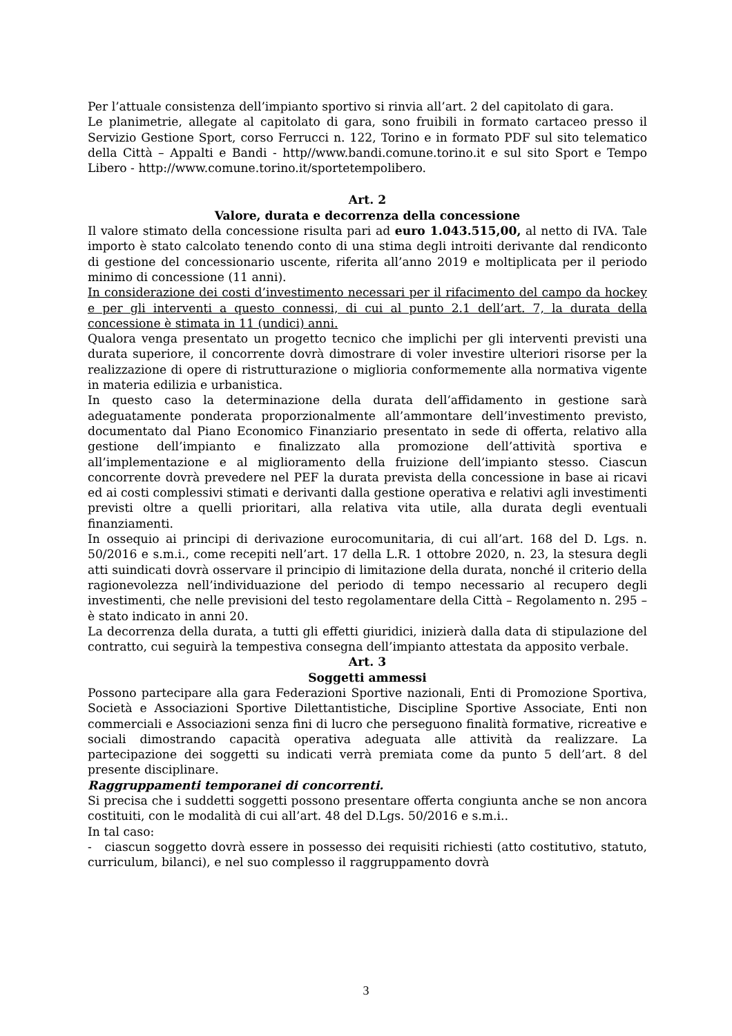Per l’attuale consistenza dell’impianto sportivo si rinvia all’art. 2 del capitolato di gara.
Le planimetrie, allegate al capitolato di gara, sono fruibili in formato cartaceo presso il Servizio Gestione Sport, corso Ferrucci n. 122, Torino e in formato PDF sul sito telematico della Città – Appalti e Bandi - http//www.bandi.comune.torino.it e sul sito Sport e Tempo Libero - http://www.comune.torino.it/sportetempolibero.
Art. 2
Valore, durata e decorrenza della concessione
Il valore stimato della concessione risulta pari ad euro 1.043.515,00, al netto di IVA. Tale importo è stato calcolato tenendo conto di una stima degli introiti derivante dal rendiconto di gestione del concessionario uscente, riferita all’anno 2019 e moltiplicata per il periodo minimo di concessione (11 anni).
In considerazione dei costi d’investimento necessari per il rifacimento del campo da hockey e per gli interventi a questo connessi, di cui al punto 2.1 dell’art. 7, la durata della concessione è stimata in 11 (undici) anni.
Qualora venga presentato un progetto tecnico che implichi per gli interventi previsti una durata superiore, il concorrente dovrà dimostrare di voler investire ulteriori risorse per la realizzazione di opere di ristrutturazione o miglioria conformemente alla normativa vigente in materia edilizia e urbanistica.
In questo caso la determinazione della durata dell’affidamento in gestione sarà adeguatamente ponderata proporzionalmente all’ammontare dell’investimento previsto, documentato dal Piano Economico Finanziario presentato in sede di offerta, relativo alla gestione dell’impianto e finalizzato alla promozione dell’attività sportiva e all’implementazione e al miglioramento della fruizione dell’impianto stesso. Ciascun concorrente dovrà prevedere nel PEF la durata prevista della concessione in base ai ricavi ed ai costi complessivi stimati e derivanti dalla gestione operativa e relativi agli investimenti previsti oltre a quelli prioritari, alla relativa vita utile, alla durata degli eventuali finanziamenti.
In ossequio ai principi di derivazione eurocomunitaria, di cui all’art. 168 del D. Lgs. n. 50/2016 e s.m.i., come recepiti nell’art. 17 della L.R. 1 ottobre 2020, n. 23, la stesura degli atti suindicati dovrà osservare il principio di limitazione della durata, nonché il criterio della ragionevolezza nell’individuazione del periodo di tempo necessario al recupero degli investimenti, che nelle previsioni del testo regolamentare della Città – Regolamento n. 295 – è stato indicato in anni 20.
La decorrenza della durata, a tutti gli effetti giuridici, inizierà dalla data di stipulazione del contratto, cui seguirà la tempestiva consegna dell’impianto attestata da apposito verbale.
Art. 3
Soggetti ammessi
Possono partecipare alla gara Federazioni Sportive nazionali, Enti di Promozione Sportiva, Società e Associazioni Sportive Dilettantistiche, Discipline Sportive Associate, Enti non commerciali e Associazioni senza fini di lucro che perseguono finalità formative, ricreative e sociali dimostrando capacità operativa adeguata alle attività da realizzare. La partecipazione dei soggetti su indicati verrà premiata come da punto 5 dell’art. 8 del presente disciplinare.
Raggruppamenti temporanei di concorrenti.
Si precisa che i suddetti soggetti possono presentare offerta congiunta anche se non ancora costituiti, con le modalità di cui all’art. 48 del D.Lgs. 50/2016 e s.m.i..
In tal caso:
- ciascun soggetto dovrà essere in possesso dei requisiti richiesti (atto costitutivo, statuto, curriculum, bilanci), e nel suo complesso il raggruppamento dovrà
3